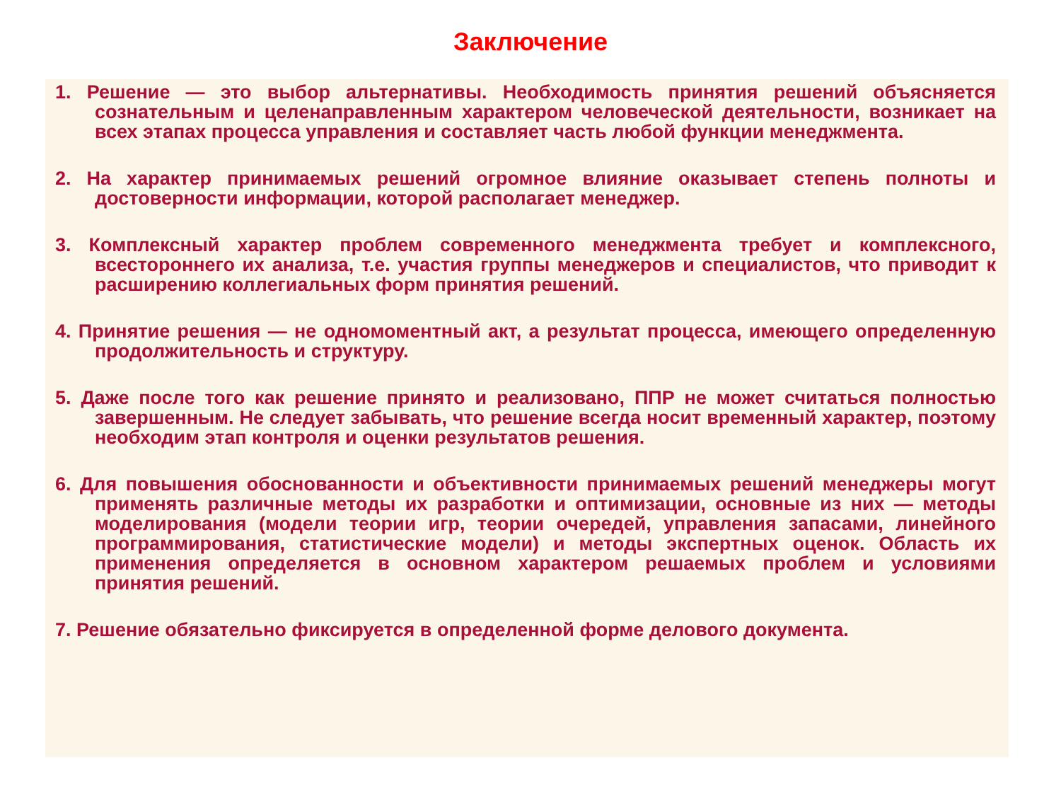Заключение
1. Решение — это выбор альтернативы. Необходимость принятия решений объясняется сознательным и целенаправленным характером человеческой деятельности, возникает на всех этапах процесса управления и составляет часть любой функции менеджмента.
2. На характер принимаемых решений огромное влияние оказывает степень полноты и достоверности информации, которой располагает менеджер.
3. Комплексный характер проблем современного менеджмента требует и комплексного, всестороннего их анализа, т.е. участия группы менеджеров и специалистов, что приводит к расширению коллегиальных форм принятия решений.
4. Принятие решения — не одномоментный акт, а результат процесса, имеющего определенную продолжительность и структуру.
5. Даже после того как решение принято и реализовано, ППР не может считаться полностью завершенным. Не следует забывать, что решение всегда носит временный характер, поэтому необходим этап контроля и оценки результатов решения.
6. Для повышения обоснованности и объективности принимаемых решений менеджеры могут применять различные методы их разработки и оптимизации, основные из них — методы моделирования (модели теории игр, теории очередей, управления запасами, линейного программирования, статистические модели) и методы экспертных оценок. Область их применения определяется в основном характером решаемых проблем и условиями принятия решений.
7. Решение обязательно фиксируется в определенной форме делового документа.